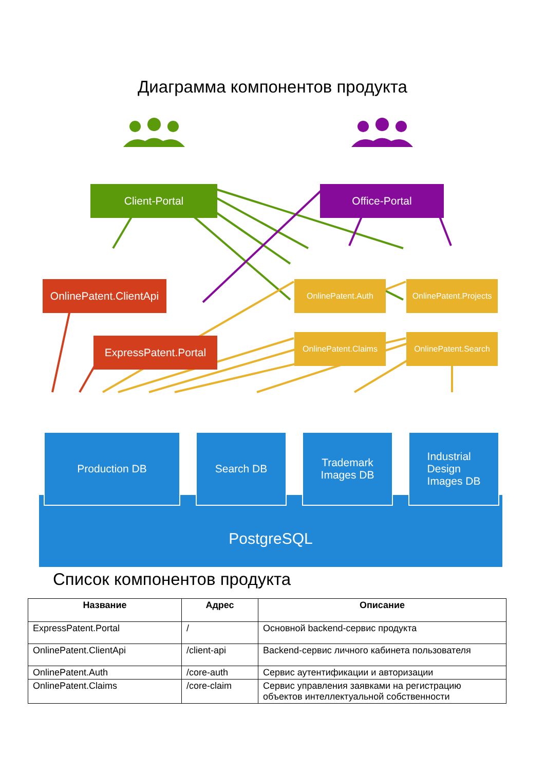Диаграмма компонентов продукта
Client-Portal Office-Portal
OnlinePatent.ClientApi
OnlinePatent.Auth
OnlinePatent.Projects
ExpressPatent.Portal
OnlinePatent.Claims
OnlinePatent.Search
Production DB Search DB
Trademark
Images DB
Industrial
Design
Images DB
PostgreSQL
Список компонентов продукта
| Название | Адрес | Описание |
| --- | --- | --- |
| ExpressPatent.Portal | / | Основной backend-сервис продукта |
| OnlinePatent.ClientApi | /client-api | Backend-сервис личного кабинета пользователя |
| OnlinePatent.Auth | /core-auth | Сервис аутентификации и авторизации |
| OnlinePatent.Claims | /core-claim | Сервис управления заявками на регистрацию объектов интеллектуальной собственности |